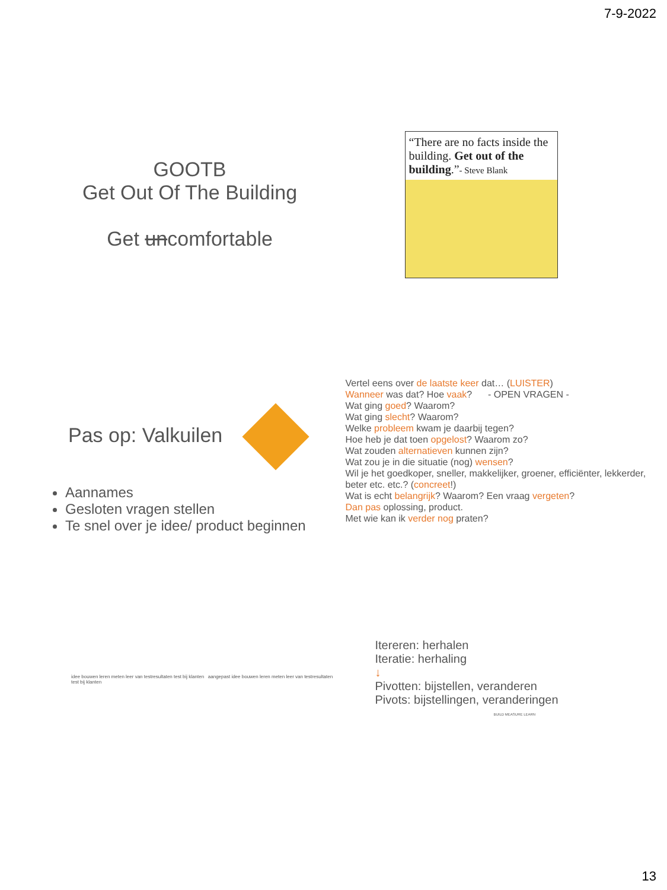7-9-2022
GOOTB
Get Out Of The Building
Get uncomfortable
“There are no facts inside the building. Get out of the building.”- Steve Blank
Pas op: Valkuilen
Aannames
Gesloten vragen stellen
Te snel over je idee/ product beginnen
Vertel eens over de laatste keer dat… (LUISTER)
Wanneer was dat? Hoe vaak? - OPEN VRAGEN -
Wat ging goed? Waarom?
Wat ging slecht? Waarom?
Welke probleem kwam je daarbij tegen?
Hoe heb je dat toen opgelost? Waarom zo?
Wat zouden alternatieven kunnen zijn?
Wat zou je in die situatie (nog) wensen?
Wil je het goedkoper, sneller, makkelijker, groener, efficiënter, lekkerder, beter etc. etc.? (concreet!)
Wat is echt belangrijk? Waarom? Een vraag vergeten?
Dan pas oplossing, product.
Met wie kan ik verder nog praten?
idee bouwen leren meten leer van testresultaten test bij klanten aangepast idee bouwen leren meten leer van testresultaten test bij klanten
Itereren: herhalen
Iteratie: herhaling
↓
Pivotten: bijstellen, veranderen
Pivots: bijstellingen, veranderingen
BUILD MEASURE LEARN
13